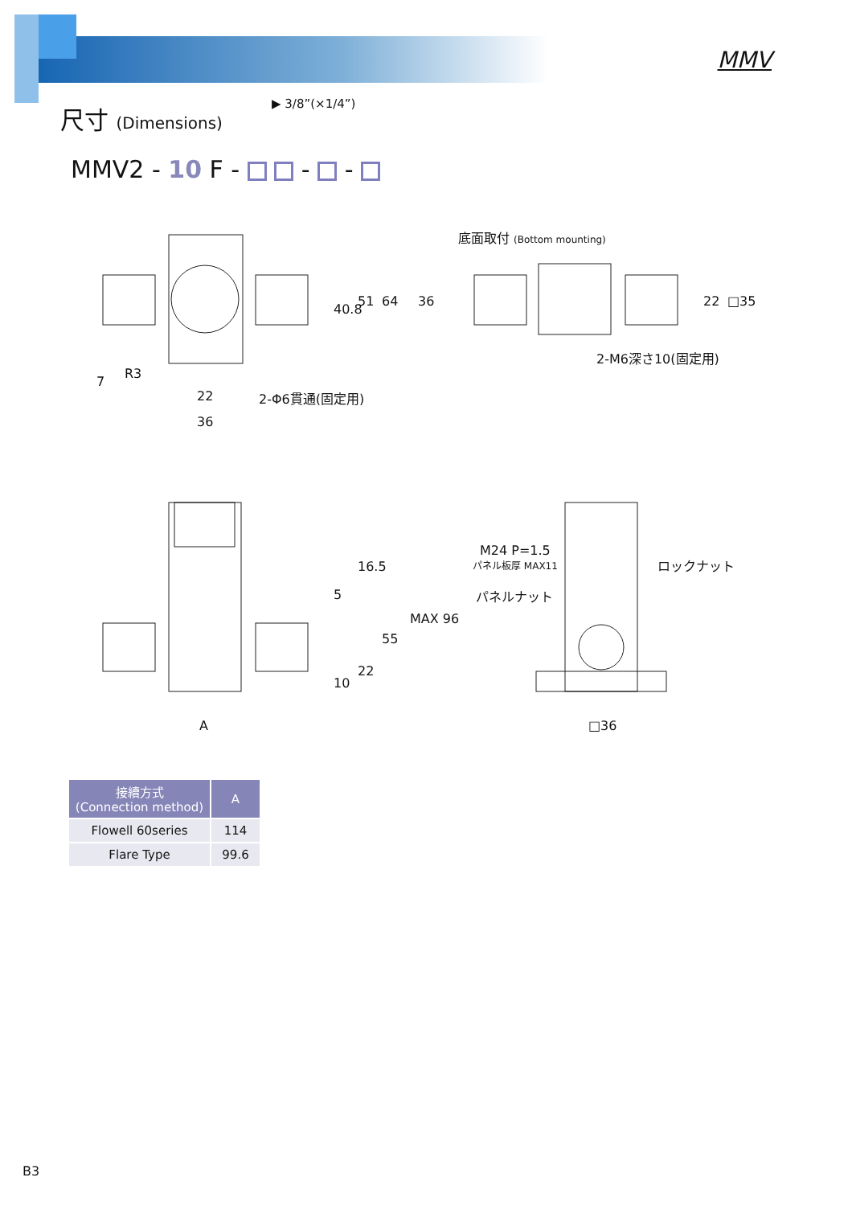MMV
尺寸 (Dimensions) ▶ 3/8”(×1/4”)
MMV2 - 10 F - - -
底面取付 (Bottom mounting)
40.8
51
64
36
22
□35
7
R3
22
36
2-Φ6貫通(固定用)
2-M6深さ10(固定用)
16.5
5
MAX 96
55
22
10
A
M24 P=1.5
パネル板厚 MAX11
ロックナット
パネルナット
□36
| 接續方式 (Connection method) | A |
| --- | --- |
| Flowell 60series | 114 |
| Flare Type | 99.6 |
B3